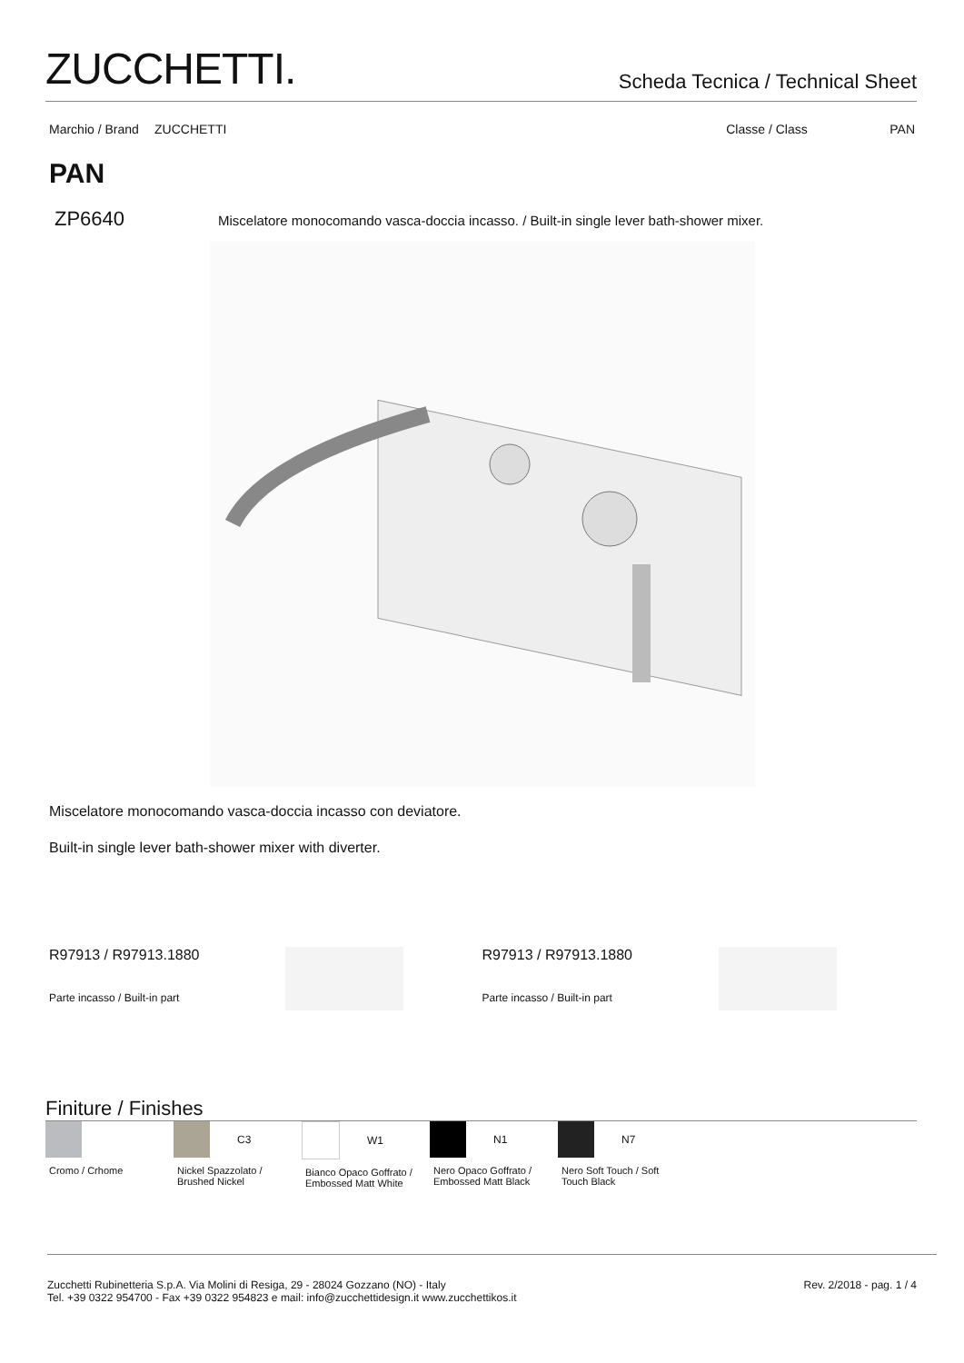ZUCCHETTI.
Scheda Tecnica / Technical Sheet
Marchio / Brand ZUCCHETTI Classe / Class PAN
PAN
ZP6640 Miscelatore monocomando vasca-doccia incasso. / Built-in single lever bath-shower mixer.
Miscelatore monocomando vasca-doccia incasso con deviatore.
Built-in single lever bath-shower mixer with diverter.
R97913 / R97913.1880
Parte incasso / Built-in part
R97913 / R97913.1880
Parte incasso / Built-in part
Finiture / Finishes
Cromo / Crhome
C3
Nickel Spazzolato / Brushed Nickel
W1
Bianco Opaco Goffrato / Embossed Matt White
N1
Nero Opaco Goffrato / Embossed Matt Black
N7
Nero Soft Touch / Soft Touch Black
Zucchetti Rubinetteria S.p.A. Via Molini di Resiga, 29 - 28024 Gozzano (NO) - Italy
Tel. +39 0322 954700 - Fax +39 0322 954823 e mail: info@zucchettidesign.it www.zucchettikos.it
Rev. 2/2018 - pag. 1 / 4